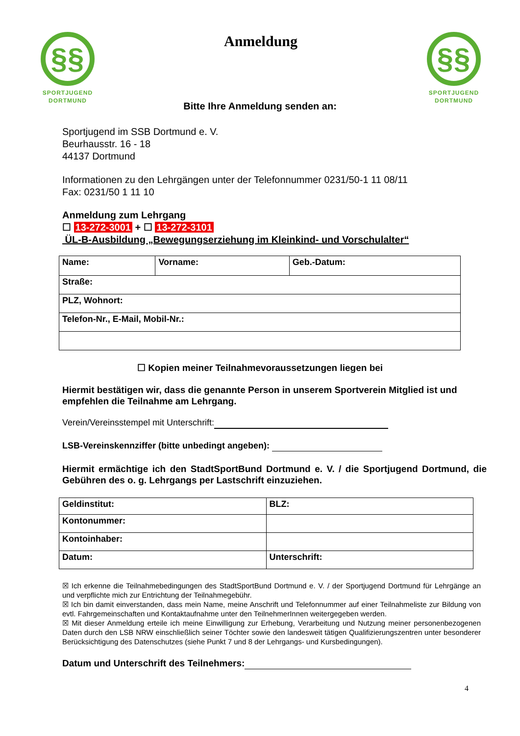§§
SPORTJUGEND
DORTMUND
Anmeldung
§§
SPORTJUGEND
DORTMUND
Bitte Ihre Anmeldung senden an:
Sportjugend im SSB Dortmund e. V.
Beurhausstr. 16 - 18
44137 Dortmund
Informationen zu den Lehrgängen unter der Telefonnummer 0231/50-1 11 08/11
Fax: 0231/50 1 11 10
Anmeldung zum Lehrgang
☐ 13-272-3001 + ☐ 13-272-3101
ÜL-B-Ausbildung „Bewegungserziehung im Kleinkind- und Vorschulalter“
| Name: | Vorname: | Geb.-Datum: |
| Straße: | | |
| PLZ, Wohnort: | | |
| Telefon-Nr., E-Mail, Mobil-Nr.: | | |
☐ Kopien meiner Teilnahmevoraussetzungen liegen bei
Hiermit bestätigen wir, dass die genannte Person in unserem Sportverein Mitglied ist und empfehlen die Teilnahme am Lehrgang.
Verein/Vereinsstempel mit Unterschrift:
LSB-Vereinskennziffer (bitte unbedingt angeben):
Hiermit ermächtige ich den StadtSportBund Dortmund e. V. / die Sportjugend Dortmund, die Gebühren des o. g. Lehrgangs per Lastschrift einzuziehen.
| Geldinstitut: | BLZ: |
| Kontonummer: | |
| Kontoinhaber: | |
| Datum: | Unterschrift: |
☒ Ich erkenne die Teilnahmebedingungen des StadtSportBund Dortmund e. V. / der Sportjugend Dortmund für Lehrgänge an und verpflichte mich zur Entrichtung der Teilnahmegebühr.
☒ Ich bin damit einverstanden, dass mein Name, meine Anschrift und Telefonnummer auf einer Teilnahmeliste zur Bildung von evtl. Fahrgemeinschaften und Kontaktaufnahme unter den TeilnehmerInnen weitergegeben werden.
☒ Mit dieser Anmeldung erteile ich meine Einwilligung zur Erhebung, Verarbeitung und Nutzung meiner personenbezogenen Daten durch den LSB NRW einschließlich seiner Töchter sowie den landesweit tätigen Qualifizierungszentren unter besonderer Berücksichtigung des Datenschutzes (siehe Punkt 7 und 8 der Lehrgangs- und Kursbedingungen).
Datum und Unterschrift des Teilnehmers:
4